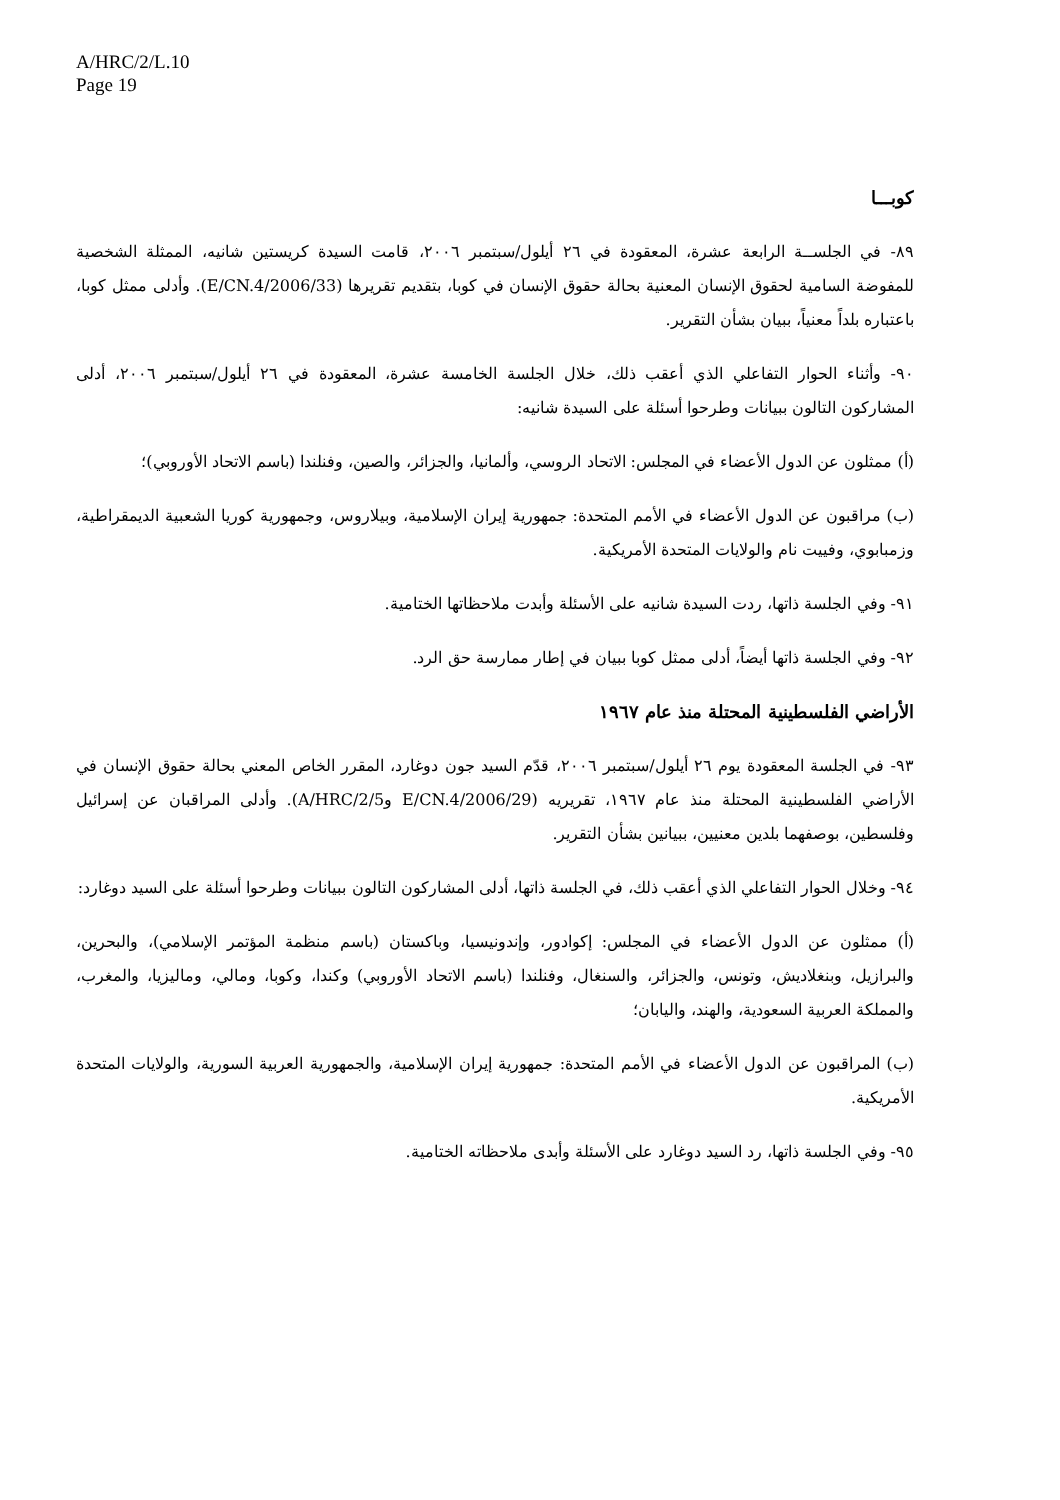A/HRC/2/L.10
Page 19
كوبـــا
٨٩- في الجلســة الرابعة عشرة، المعقودة في ٢٦ أيلول/سبتمبر ٢٠٠٦، قامت السيدة كريستين شانيه، الممثلة الشخصية للمفوضة السامية لحقوق الإنسان المعنية بحالة حقوق الإنسان في كوبا، بتقديم تقريرها (E/CN.4/2006/33). وأدلى ممثل كوبا، باعتباره بلداً معنياً، ببيان بشأن التقرير.
٩٠- وأثناء الحوار التفاعلي الذي أعقب ذلك، خلال الجلسة الخامسة عشرة، المعقودة في ٢٦ أيلول/سبتمبر ٢٠٠٦، أدلى المشاركون التالون ببيانات وطرحوا أسئلة على السيدة شانيه:
(أ) ممثلون عن الدول الأعضاء في المجلس: الاتحاد الروسي، وألمانيا، والجزائر، والصين، وفنلندا (باسم الاتحاد الأوروبي)؛
(ب) مراقبون عن الدول الأعضاء في الأمم المتحدة: جمهورية إيران الإسلامية، وبيلاروس، وجمهورية كوريا الشعبية الديمقراطية، وزمبابوي، وفييت نام والولايات المتحدة الأمريكية.
٩١- وفي الجلسة ذاتها، ردت السيدة شانيه على الأسئلة وأبدت ملاحظاتها الختامية.
٩٢- وفي الجلسة ذاتها أيضاً، أدلى ممثل كوبا ببيان في إطار ممارسة حق الرد.
الأراضي الفلسطينية المحتلة منذ عام ١٩٦٧
٩٣- في الجلسة المعقودة يوم ٢٦ أيلول/سبتمبر ٢٠٠٦، قدّم السيد جون دوغارد، المقرر الخاص المعني بحالة حقوق الإنسان في الأراضي الفلسطينية المحتلة منذ عام ١٩٦٧، تقريريه (E/CN.4/2006/29 وA/HRC/2/5). وأدلى المراقبان عن إسرائيل وفلسطين، بوصفهما بلدين معنيين، ببيانين بشأن التقرير.
٩٤- وخلال الحوار التفاعلي الذي أعقب ذلك، في الجلسة ذاتها، أدلى المشاركون التالون ببيانات وطرحوا أسئلة على السيد دوغارد:
(أ) ممثلون عن الدول الأعضاء في المجلس: إكوادور، وإندونيسيا، وباكستان (باسم منظمة المؤتمر الإسلامي)، والبحرين، والبرازيل، وبنغلاديش، وتونس، والجزائر، والسنغال، وفنلندا (باسم الاتحاد الأوروبي) وكندا، وكوبا، ومالي، وماليزيا، والمغرب، والمملكة العربية السعودية، والهند، واليابان؛
(ب) المراقبون عن الدول الأعضاء في الأمم المتحدة: جمهورية إيران الإسلامية، والجمهورية العربية السورية، والولايات المتحدة الأمريكية.
٩٥- وفي الجلسة ذاتها، رد السيد دوغارد على الأسئلة وأبدى ملاحظاته الختامية.